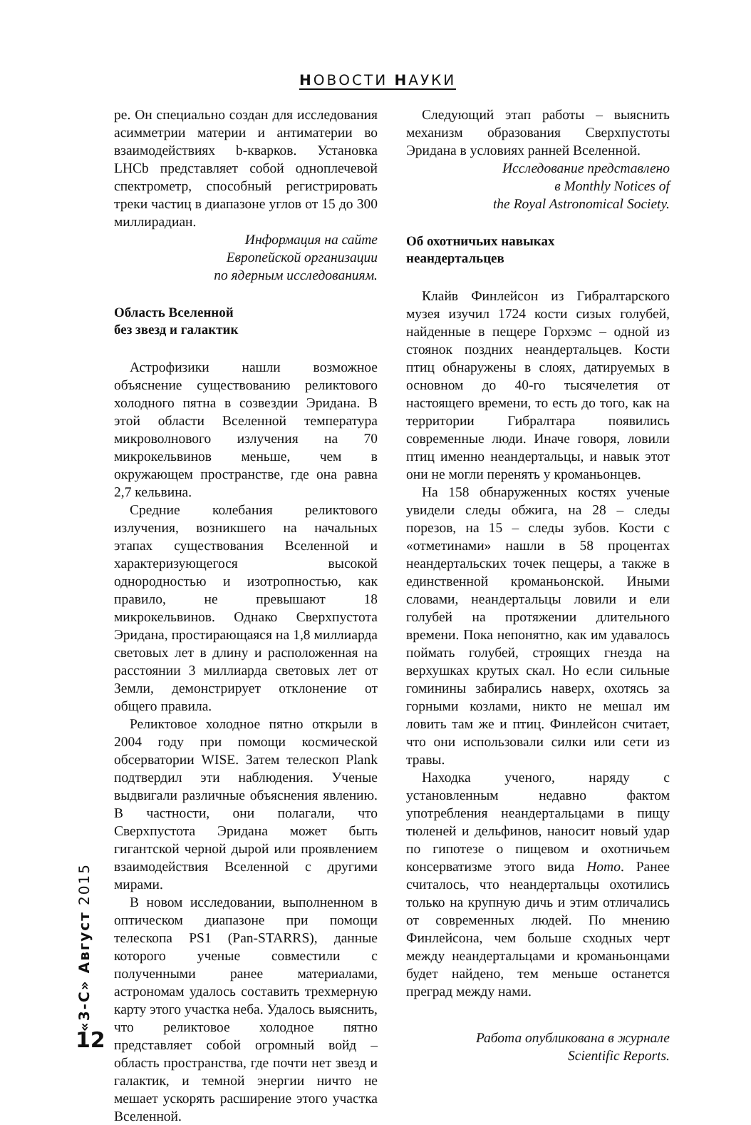НОВОСТИ НАУКИ
ре. Он специально создан для исследования асимметрии материи и антиматерии во взаимодействиях b-кварков. Установка LHCb представляет собой одноплечевой спектрометр, способный регистрировать треки частиц в диапазоне углов от 15 до 300 миллирадиан.
Информация на сайте
Европейской организации
по ядерным исследованиям.
Область Вселенной
без звезд и галактик
Астрофизики нашли возможное объяснение существованию реликтового холодного пятна в созвездии Эридана. В этой области Вселенной температура микроволнового излучения на 70 микрокельвинов меньше, чем в окружающем пространстве, где она равна 2,7 кельвина.
Средние колебания реликтового излучения, возникшего на начальных этапах существования Вселенной и характеризующегося высокой однородностью и изотропностью, как правило, не превышают 18 микрокельвинов. Однако Сверхпустота Эридана, простирающаяся на 1,8 миллиарда световых лет в длину и расположенная на расстоянии 3 миллиарда световых лет от Земли, демонстрирует отклонение от общего правила.
Реликтовое холодное пятно открыли в 2004 году при помощи космической обсерватории WISE. Затем телескоп Plank подтвердил эти наблюдения. Ученые выдвигали различные объяснения явлению. В частности, они полагали, что Сверхпустота Эридана может быть гигантской черной дырой или проявлением взаимодействия Вселенной с другими мирами.
В новом исследовании, выполненном в оптическом диапазоне при помощи телескопа PS1 (Pan-STARRS), данные которого ученые совместили с полученными ранее материалами, астрономам удалось составить трехмерную карту этого участка неба. Удалось выяснить, что реликтовое холодное пятно представляет собой огромный войд – область пространства, где почти нет звезд и галактик, и темной энергии ничто не мешает ускорять расширение этого участка Вселенной.
Следующий этап работы – выяснить механизм образования Сверхпустоты Эридана в условиях ранней Вселенной.
Исследование представлено
в Monthly Notices of
the Royal Astronomical Society.
Об охотничьих навыках
неандертальцев
Клайв Финлейсон из Гибралтарского музея изучил 1724 кости сизых голубей, найденные в пещере Горхэмс – одной из стоянок поздних неандертальцев. Кости птиц обнаружены в слоях, датируемых в основном до 40-го тысячелетия от настоящего времени, то есть до того, как на территории Гибралтара появились современные люди. Иначе говоря, ловили птиц именно неандертальцы, и навык этот они не могли перенять у кроманьонцев.
На 158 обнаруженных костях ученые увидели следы обжига, на 28 – следы порезов, на 15 – следы зубов. Кости с «отметинами» нашли в 58 процентах неандертальских точек пещеры, а также в единственной кроманьонской. Иными словами, неандертальцы ловили и ели голубей на протяжении длительного времени. Пока непонятно, как им удавалось поймать голубей, строящих гнезда на верхушках крутых скал. Но если сильные гоминины забирались наверх, охотясь за горными козлами, никто не мешал им ловить там же и птиц. Финлейсон считает, что они использовали силки или сети из травы.
Находка ученого, наряду с установленным недавно фактом употребления неандертальцами в пищу тюленей и дельфинов, наносит новый удар по гипотезе о пищевом и охотничьем консерватизме этого вида Homo. Ранее считалось, что неандертальцы охотились только на крупную дичь и этим отличались от современных людей. По мнению Финлейсона, чем больше сходных черт между неандертальцами и кроманьонцами будет найдено, тем меньше останется преград между нами.
Работа опубликована в журнале
Scientific Reports.
«3-С» Август 2015
12